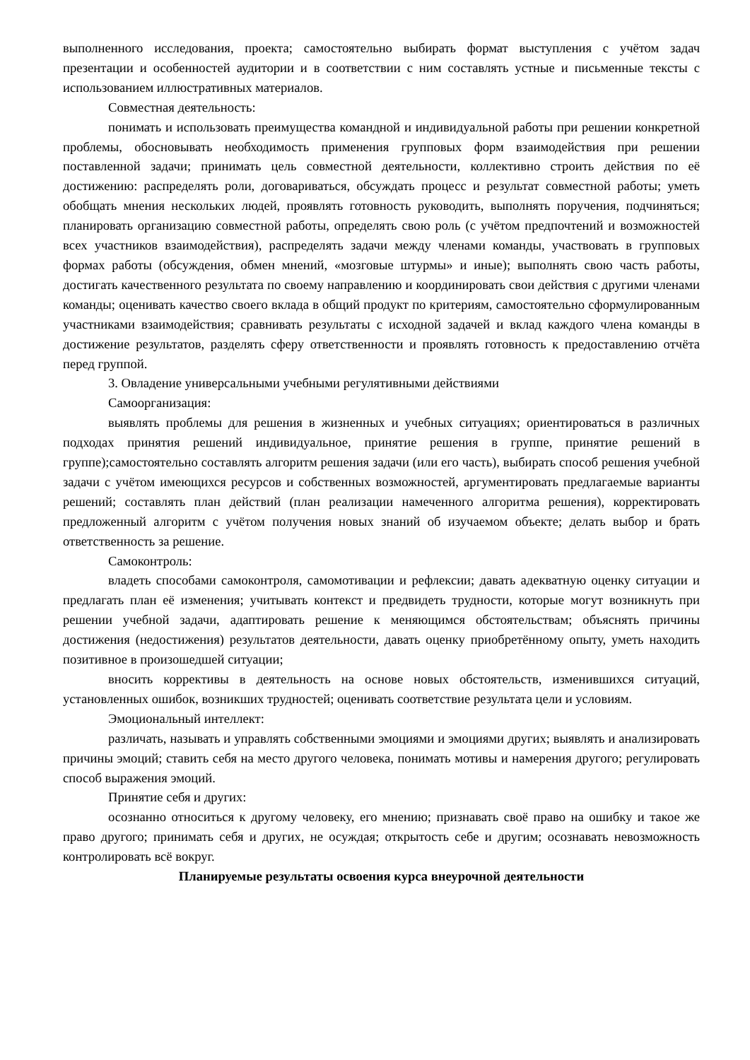выполненного исследования, проекта; самостоятельно выбирать формат выступления с учётом задач презентации и особенностей аудитории и в соответствии с ним составлять устные и письменные тексты с использованием иллюстративных материалов.
Совместная деятельность:
понимать и использовать преимущества командной и индивидуальной работы при решении конкретной проблемы, обосновывать необходимость применения групповых форм взаимодействия при решении поставленной задачи; принимать цель совместной деятельности, коллективно строить действия по её достижению: распределять роли, договариваться, обсуждать процесс и результат совместной работы; уметь обобщать мнения нескольких людей, проявлять готовность руководить, выполнять поручения, подчиняться; планировать организацию совместной работы, определять свою роль (с учётом предпочтений и возможностей всех участников взаимодействия), распределять задачи между членами команды, участвовать в групповых формах работы (обсуждения, обмен мнений, «мозговые штурмы» и иные); выполнять свою часть работы, достигать качественного результата по своему направлению и координировать свои действия с другими членами команды; оценивать качество своего вклада в общий продукт по критериям, самостоятельно сформулированным участниками взаимодействия; сравнивать результаты с исходной задачей и вклад каждого члена команды в достижение результатов, разделять сферу ответственности и проявлять готовность к предоставлению отчёта перед группой.
3. Овладение универсальными учебными регулятивными действиями
Самоорганизация:
выявлять проблемы для решения в жизненных и учебных ситуациях; ориентироваться в различных подходах принятия решений индивидуальное, принятие решения в группе, принятие решений в группе);самостоятельно составлять алгоритм решения задачи (или его часть), выбирать способ решения учебной задачи с учётом имеющихся ресурсов и собственных возможностей, аргументировать предлагаемые варианты решений; составлять план действий (план реализации намеченного алгоритма решения), корректировать предложенный алгоритм с учётом получения новых знаний об изучаемом объекте; делать выбор и брать ответственность за решение.
Самоконтроль:
владеть способами самоконтроля, самомотивации и рефлексии; давать адекватную оценку ситуации и предлагать план её изменения; учитывать контекст и предвидеть трудности, которые могут возникнуть при решении учебной задачи, адаптировать решение к меняющимся обстоятельствам; объяснять причины достижения (недостижения) результатов деятельности, давать оценку приобретённому опыту, уметь находить позитивное в произошедшей ситуации;
вносить коррективы в деятельность на основе новых обстоятельств, изменившихся ситуаций, установленных ошибок, возникших трудностей; оценивать соответствие результата цели и условиям.
Эмоциональный интеллект:
различать, называть и управлять собственными эмоциями и эмоциями других; выявлять и анализировать причины эмоций; ставить себя на место другого человека, понимать мотивы и намерения другого; регулировать способ выражения эмоций.
Принятие себя и других:
осознанно относиться к другому человеку, его мнению; признавать своё право на ошибку и такое же право другого; принимать себя и других, не осуждая; открытость себе и другим; осознавать невозможность контролировать всё вокруг.
Планируемые результаты освоения курса внеурочной деятельности